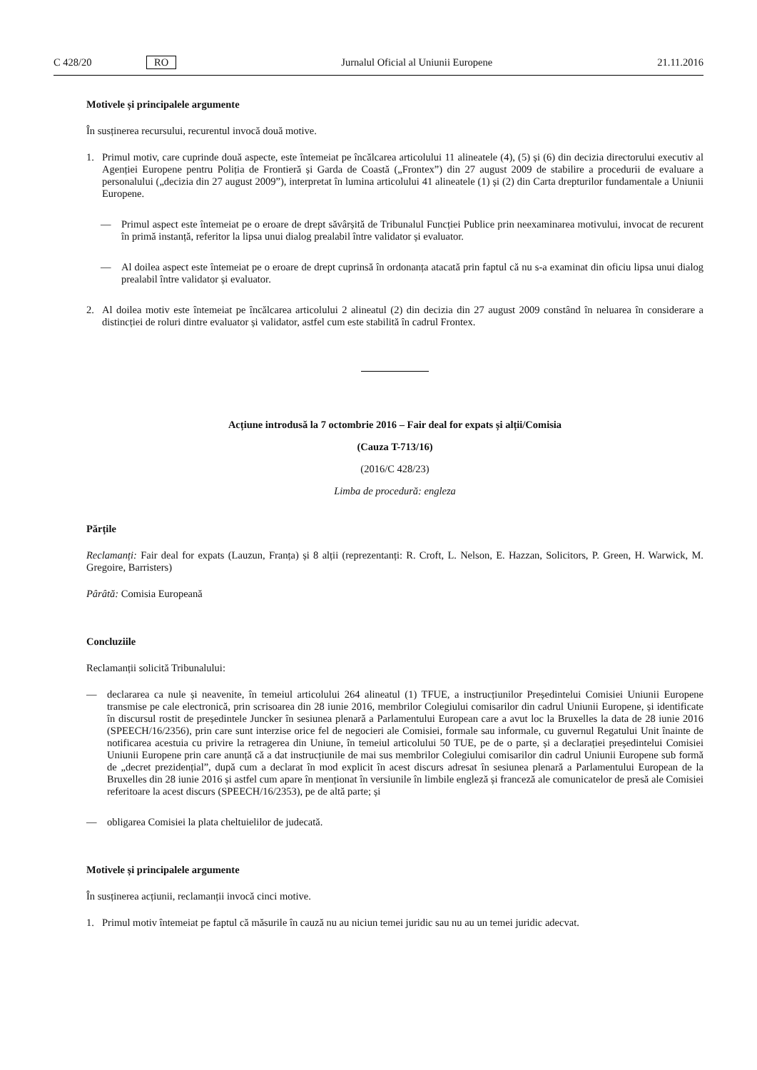C 428/20 RO
Jurnalul Oficial al Uniunii Europene
21.11.2016
Motivele și principalele argumente
În susținerea recursului, recurentul invocă două motive.
1. Primul motiv, care cuprinde două aspecte, este întemeiat pe încălcarea articolului 11 alineatele (4), (5) și (6) din decizia directorului executiv al Agenției Europene pentru Poliția de Frontieră și Garda de Coastă („Frontex”) din 27 august 2009 de stabilire a procedurii de evaluare a personalului („decizia din 27 august 2009”), interpretat în lumina articolului 41 alineatele (1) și (2) din Carta drepturilor fundamentale a Uniunii Europene.
— Primul aspect este întemeiat pe o eroare de drept săvârșită de Tribunalul Funcției Publice prin neexaminarea motivului, invocat de recurent în primă instanță, referitor la lipsa unui dialog prealabil între validator și evaluator.
— Al doilea aspect este întemeiat pe o eroare de drept cuprinsă în ordonanța atacată prin faptul că nu s-a examinat din oficiu lipsa unui dialog prealabil între validator și evaluator.
2. Al doilea motiv este întemeiat pe încălcarea articolului 2 alineatul (2) din decizia din 27 august 2009 constând în neluarea în considerare a distincției de roluri dintre evaluator și validator, astfel cum este stabilită în cadrul Frontex.
Acțiune introdusă la 7 octombrie 2016 – Fair deal for expats și alții/Comisia
(Cauza T-713/16)
(2016/C 428/23)
Limba de procedură: engleza
Părțile
Reclamanți: Fair deal for expats (Lauzun, Franța) și 8 alții (reprezentanți: R. Croft, L. Nelson, E. Hazzan, Solicitors, P. Green, H. Warwick, M. Gregoire, Barristers)
Pârâtă: Comisia Europeană
Concluziile
Reclamanții solicită Tribunalului:
— declararea ca nule și neavenite, în temeiul articolului 264 alineatul (1) TFUE, a instrucțiunilor Președintelui Comisiei Uniunii Europene transmise pe cale electronică, prin scrisoarea din 28 iunie 2016, membrilor Colegiului comisarilor din cadrul Uniunii Europene, și identificate în discursul rostit de președintele Juncker în sesiunea plenară a Parlamentului European care a avut loc la Bruxelles la data de 28 iunie 2016 (SPEECH/16/2356), prin care sunt interzise orice fel de negocieri ale Comisiei, formale sau informale, cu guvernul Regatului Unit înainte de notificarea acestuia cu privire la retragerea din Uniune, în temeiul articolului 50 TUE, pe de o parte, și a declarației președintelui Comisiei Uniunii Europene prin care anunță că a dat instrucțiunile de mai sus membrilor Colegiului comisarilor din cadrul Uniunii Europene sub formă de „decret prezidențial”, după cum a declarat în mod explicit în acest discurs adresat în sesiunea plenară a Parlamentului European de la Bruxelles din 28 iunie 2016 și astfel cum apare în menționat în versiunile în limbile engleză și franceză ale comunicatelor de presă ale Comisiei referitoare la acest discurs (SPEECH/16/2353), pe de altă parte; și
— obligarea Comisiei la plata cheltuielilor de judecată.
Motivele și principalele argumente
În susținerea acțiunii, reclamanții invocă cinci motive.
1. Primul motiv întemeiat pe faptul că măsurile în cauză nu au niciun temei juridic sau nu au un temei juridic adecvat.